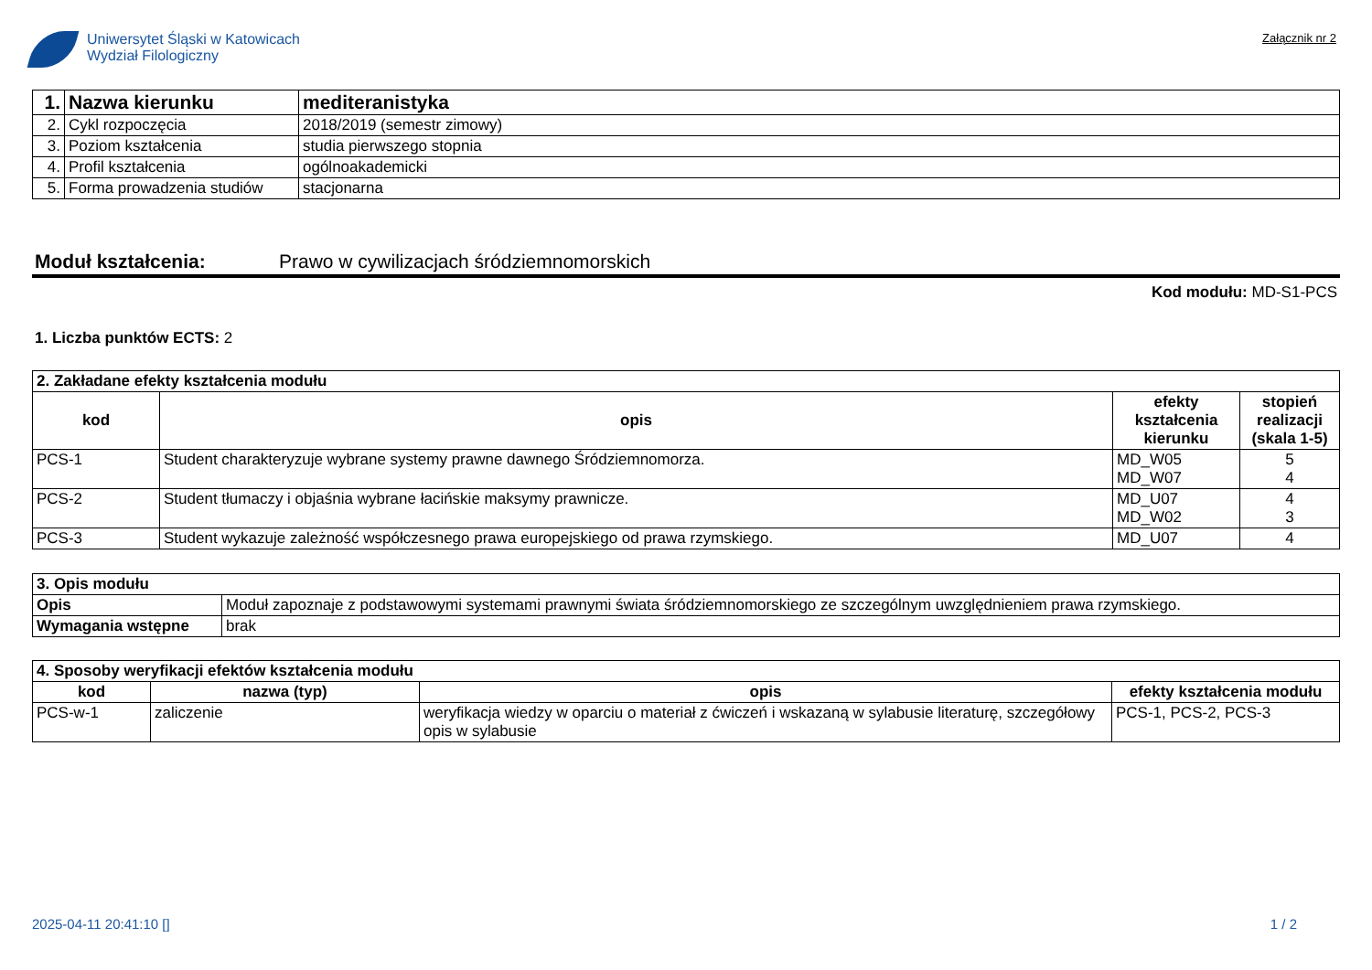Uniwersytet Śląski w Katowicach
Wydział Filologiczny
Załącznik nr 2
| 1. | Nazwa kierunku | mediteranistyka |
| 2. | Cykl rozpoczęcia | 2018/2019 (semestr zimowy) |
| 3. | Poziom kształcenia | studia pierwszego stopnia |
| 4. | Profil kształcenia | ogólnoakademicki |
| 5. | Forma prowadzenia studiów | stacjonarna |
Moduł kształcenia: Prawo w cywilizacjach śródziemnomorskich
Kod modułu: MD-S1-PCS
1. Liczba punktów ECTS: 2
| 2. Zakładane efekty kształcenia modułu | | | |
| kod | opis | efekty kształcenia kierunku | stopień realizacji (skala 1-5) |
| PCS-1 | Student charakteryzuje wybrane systemy prawne dawnego Śródziemnomorza. | MD_W05 MD_W07 | 5 4 |
| PCS-2 | Student tłumaczy i objaśnia wybrane łacińskie maksymy prawnicze. | MD_U07 MD_W02 | 4 3 |
| PCS-3 | Student wykazuje zależność współczesnego prawa europejskiego od prawa rzymskiego. | MD_U07 | 4 |
| 3. Opis modułu | |
| Opis | Moduł zapoznaje z podstawowymi systemami prawnymi świata śródziemnomorskiego ze szczególnym uwzględnieniem prawa rzymskiego. |
| Wymagania wstępne | brak |
| 4. Sposoby weryfikacji efektów kształcenia modułu | | | |
| kod | nazwa (typ) | opis | efekty kształcenia modułu |
| PCS-w-1 | zaliczenie | weryfikacja wiedzy w oparciu o materiał z ćwiczeń i wskazaną w sylabusie literaturę, szczegółowy opis w sylabusie | PCS-1, PCS-2, PCS-3 |
2025-04-11 20:41:10 [] 1 / 2